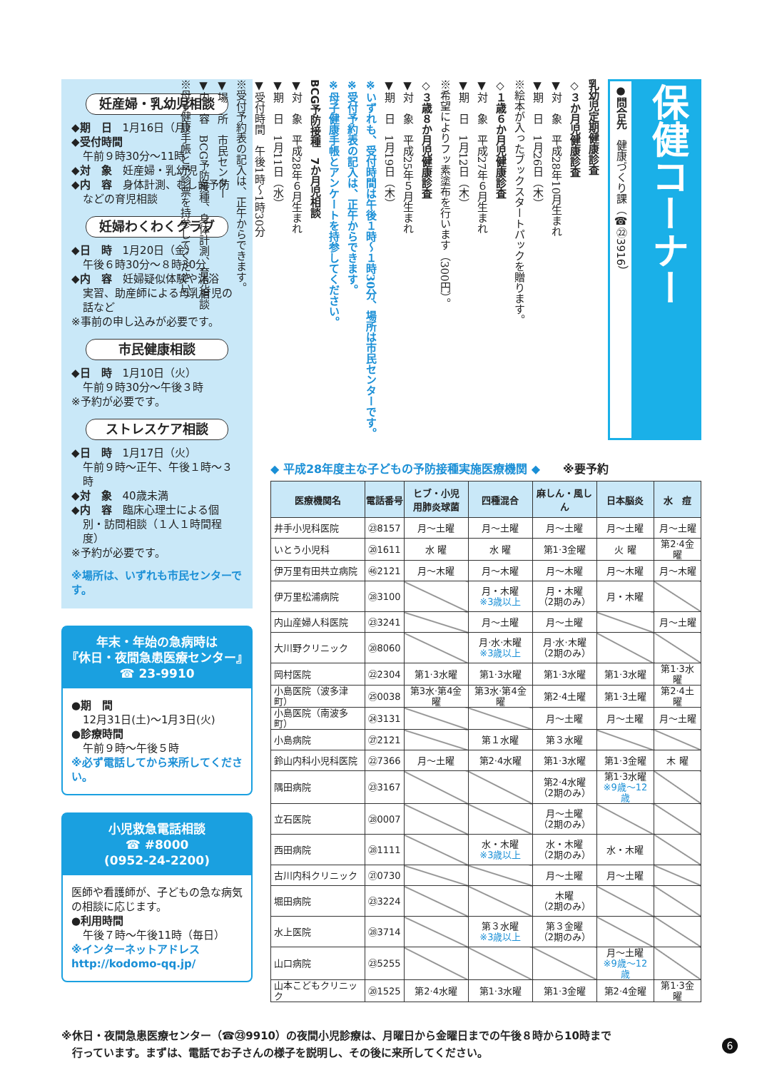妊産婦・乳幼児相談
◆期　日　1月16日（月）
◆受付時間
午前９時30分～11時
◆対　象　妊産婦・乳幼児
◆内　容　身体計測、むし歯予防
などの育児相談
妊婦わくわくクラブ
◆日　時　1月20日（金）
午後６時30分～８時30分
◆内　容　妊婦疑似体験や沐浴
実習、助産師による母乳育児の話など
※事前の申し込みが必要です。
市民健康相談
◆日　時　1月10日（火）
午前９時30分～午後３時
※予約が必要です。
ストレスケア相談
◆日　時　1月17日（火）
午前９時～正午、午後１時～３時
◆対　象　40歳未満
◆内　容　臨床心理士による個
別・訪問相談（１人１時間程度）
※予約が必要です。
※場所は、いずれも市民センターです。
年末・年始の急病時は
『休日・夜間急患医療センター』
☎ 23-9910
●期　間
12月31日(土)～1月3日(火)
●診療時間
午前９時～午後５時
※必ず電話してから来所してください。
小児救急電話相談
☎ #8000
(0952-24-2200)
医師や看護師が、子どもの急な病気の相談に応じます。
●利用時間
午後７時～午後11時（毎日）
※インターネットアドレス
http://kodomo-qq.jp/
保健コーナー
●問合先　健康づくり課（☎㉒3916）
乳幼児定期健康診査
◇３か月児健康診査
▼対　象　平成28年10月生まれ
▼期　日　1月26日（木）
※絵本が入ったブックスタートパックを贈ります。
◇１歳６か月児健康診査
▼対　象　平成27年６月生まれ
▼期　日　1月12日（木）
※希望によりフッ素塗布を行います（300円）。
◇３歳８か月児健康診査
▼対　象　平成25年５月生まれ
▼期　日　1月19日（木）
※いずれも、受付時間は午後１時～１時30分、場所は市民センターです。
※受付予約表の記入は、正午からできます。
※母子健康手帳とアンケートを持参してください。
BCG予防接種　7か月児相談
▼対　象　平成28年６月生まれ
▼期　日　1月11日（水）
▼受付時間　午後1時～1時30分
※受付予約表の記入は、正午からできます。
▼場　所　市民センター
▼内　容　BCG予防接種、身体計測、育児相談
※母子健康手帳と予診票を持参してください。
◆ 平成28年度主な子どもの予防接種実施医療機関 ◆　　※要予約
| 医療機関名 | 電話番号 | ヒブ・小児 用肺炎球菌 | 四種混合 | 麻しん・風しん | 日本脳炎 | 水 痘 |
| --- | --- | --- | --- | --- | --- | --- |
| 井手小児科医院 | ㉓8157 | 月～土曜 | 月～土曜 | 月～土曜 | 月～土曜 | 月～土曜 |
| いとう小児科 | ⑳1611 | 水 曜 | 水 曜 | 第1·3金曜 | 火 曜 | 第2·4金曜 |
| 伊万里有田共立病院 | ㊻2121 | 月～木曜 | 月～木曜 | 月～木曜 | 月～木曜 | 月～木曜 |
| 伊万里松浦病院 | ㉘3100 | | 月・木曜 ※3歳以上 | 月・木曜 （2期のみ） | 月・木曜 | |
| 内山産婦人科医院 | ㉓3241 | | 月～土曜 | 月～土曜 | | 月～土曜 |
| 大川野クリニック | ⑳8060 | | 月·水·木曜 ※3歳以上 | 月·水·木曜 （2期のみ） | | |
| 岡村医院 | ㉒2304 | 第1·3水曜 | 第1·3水曜 | 第1·3水曜 | 第1·3水曜 | 第1·3水曜 |
| 小島医院（波多津町） | ㉕0038 | 第3水·第4金曜 | 第3水·第4金曜 | 第2·4土曜 | 第1·3土曜 | 第2·4土曜 |
| 小島医院（南波多町） | ㉔3131 | | | 月～土曜 | 月～土曜 | 月～土曜 |
| 小島病院 | ㉗2121 | | 第１水曜 | 第３水曜 | | |
| 鈴山内科小児科医院 | ㉒7366 | 月～土曜 | 第2·4水曜 | 第1·3水曜 | 第1·3金曜 | 木 曜 |
| 隅田病院 | ㉓3167 | | | 第2·4水曜 （2期のみ） | 第1·3水曜 ※9歳～12歳 | |
| 立石医院 | ㉘0007 | | | 月～土曜 （2期のみ） | | |
| 西田病院 | ㉘1111 | | 水・木曜 ※3歳以上 | 水・木曜 （2期のみ） | 水・木曜 | |
| 古川内科クリニック | ㉑0730 | | | 月～土曜 | 月～土曜 | |
| 堀田病院 | ㉓3224 | | | 木曜 （2期のみ） | | |
| 水上医院 | ㉘3714 | | 第３水曜 ※3歳以上 | 第３金曜 （2期のみ） | | |
| 山口病院 | ㉓5255 | | | | 月～土曜 ※9歳～12歳 | |
| 山本こどもクリニック | ⑳1525 | 第2·4水曜 | 第1·3水曜 | 第1·3金曜 | 第2·4金曜 | 第1·3金曜 |
※休日・夜間急患医療センター（☎㉓9910）の夜間小児診療は、月曜日から金曜日までの午後８時から10時まで
　行っています。まずは、電話でお子さんの様子を説明し、その後に来所してください。
6